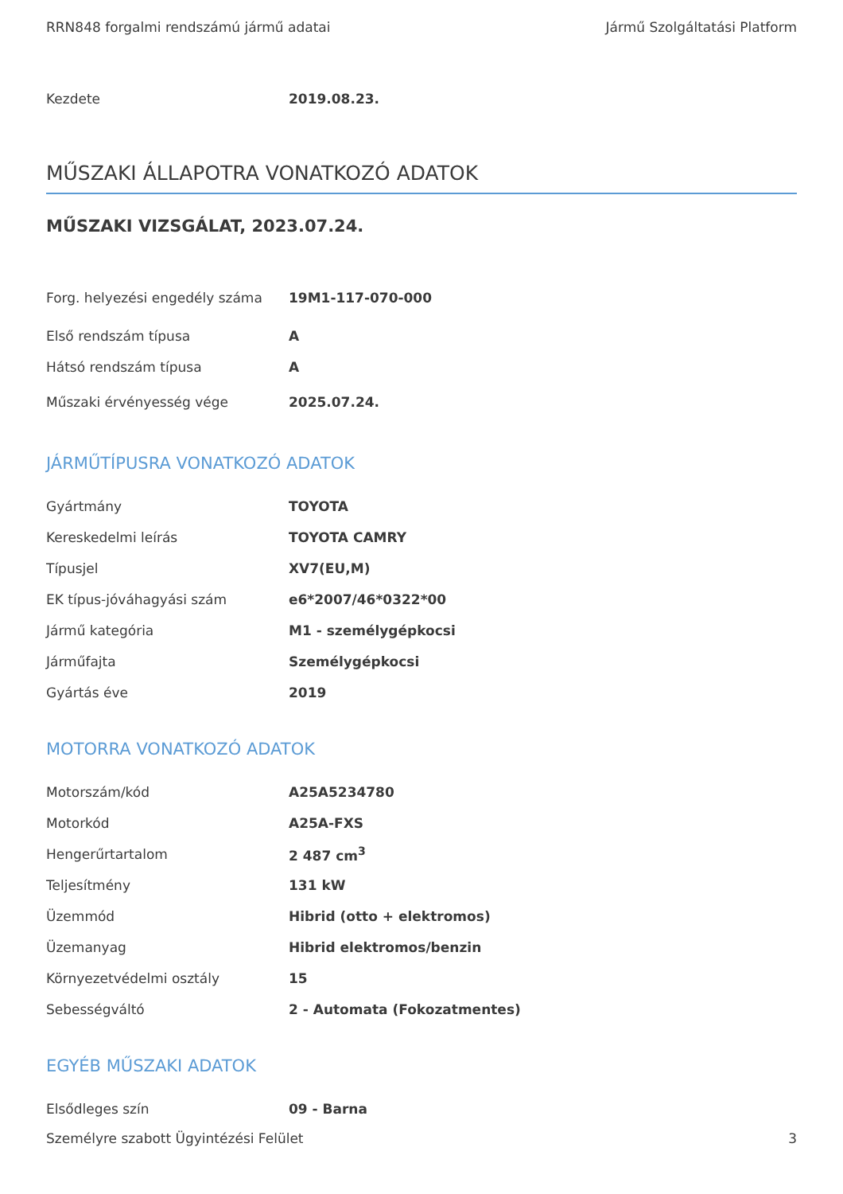RRN848 forgalmi rendszámú jármű adatai Jármű Szolgáltatási Platform
| Kezdete | 2019.08.23. |
MŰSZAKI ÁLLAPOTRA VONATKOZÓ ADATOK
MŰSZAKI VIZSGÁLAT, 2023.07.24.
| Forg. helyezési engedély száma | 19M1-117-070-000 |
| Első rendszám típusa | A |
| Hátsó rendszám típusa | A |
| Műszaki érvényesség vége | 2025.07.24. |
JÁRMŰTÍPUSRA VONATKOZÓ ADATOK
| Gyártmány | TOYOTA |
| Kereskedelmi leírás | TOYOTA CAMRY |
| Típusjel | XV7(EU,M) |
| EK típus-jóváhagyási szám | e6*2007/46*0322*00 |
| Jármű kategória | M1 - személygépkocsi |
| Járműfajta | Személygépkocsi |
| Gyártás éve | 2019 |
MOTORRA VONATKOZÓ ADATOK
| Motorszám/kód | A25A5234780 |
| Motorkód | A25A-FXS |
| Hengerűrtartalom | 2 487 cm<sup>3</sup> |
| Teljesítmény | 131 kW |
| Üzemmód | Hibrid (otto + elektromos) |
| Üzemanyag | Hibrid elektromos/benzin |
| Környezetvédelmi osztály | 15 |
| Sebességváltó | 2 - Automata (Fokozatmentes) |
EGYÉB MŰSZAKI ADATOK
| Elsődleges szín | 09 - Barna |
Személyre szabott Ügyintézési Felület 3